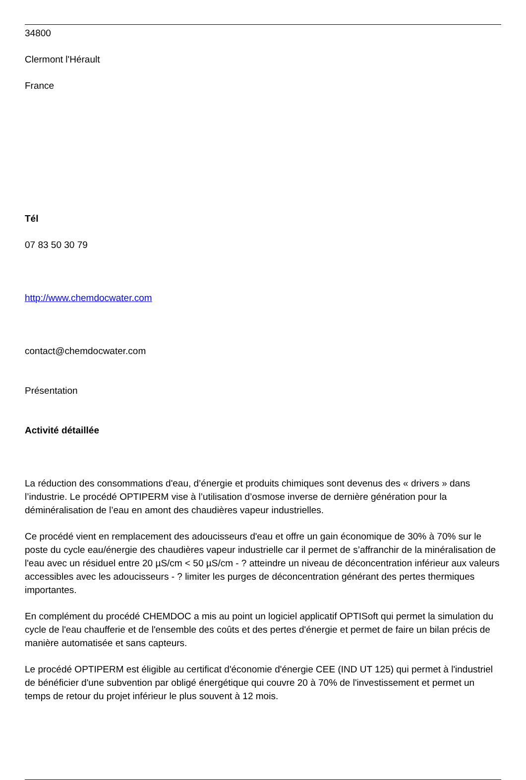34800
Clermont l'Hérault
France
Tél
07 83 50 30 79
http://www.chemdocwater.com
contact@chemdocwater.com
Présentation
Activité détaillée
La réduction des consommations d'eau, d’énergie et produits chimiques sont devenus des « drivers » dans l’industrie. Le procédé OPTIPERM vise à l’utilisation d’osmose inverse de dernière génération pour la déminéralisation de l’eau en amont des chaudières vapeur industrielles.
Ce procédé vient en remplacement des adoucisseurs d'eau et offre un gain économique de 30% à 70% sur le poste du cycle eau/énergie des chaudières vapeur industrielle car il permet de s’affranchir de la minéralisation de l'eau avec un résiduel entre 20 µS/cm < 50 µS/cm - ? atteindre un niveau de déconcentration inférieur aux valeurs accessibles avec les adoucisseurs - ? limiter les purges de déconcentration générant des pertes thermiques importantes.
En complément du procédé CHEMDOC a mis au point un logiciel applicatif OPTISoft qui permet la simulation du cycle de l'eau chaufferie et de l'ensemble des coûts et des pertes d'énergie et permet de faire un bilan précis de manière automatisée et sans capteurs.
Le procédé OPTIPERM est éligible au certificat d'économie d'énergie CEE (IND UT 125) qui permet à l'industriel de bénéficier d'une subvention par obligé énergétique qui couvre 20 à 70% de l'investissement et permet un temps de retour du projet inférieur le plus souvent à 12 mois.